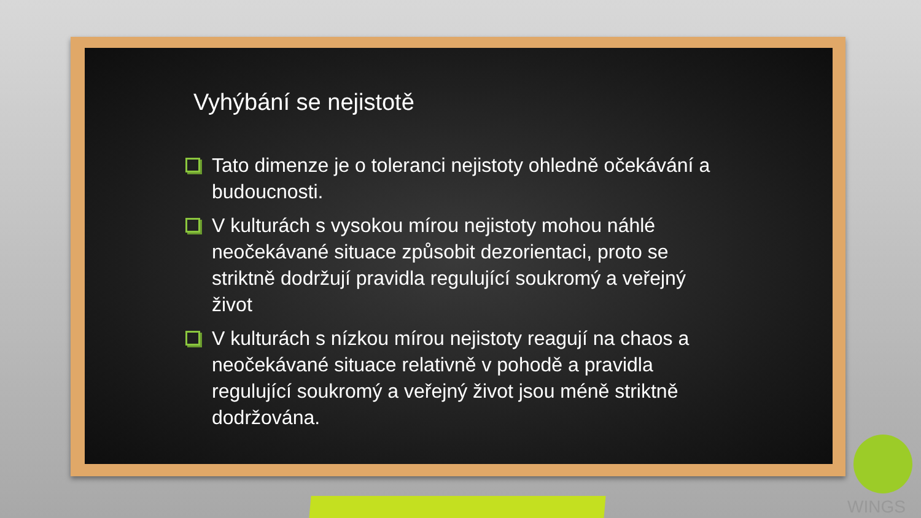Vyhýbání se nejistotě
Tato dimenze je o toleranci nejistoty ohledně očekávání a budoucnosti.
V kulturách s vysokou mírou nejistoty mohou náhlé neočekávané situace způsobit dezorientaci, proto se striktně dodržují pravidla regulující soukromý a veřejný život
V kulturách s nízkou mírou nejistoty reagují na chaos a neočekávané situace relativně v pohodě a pravidla regulující soukromý a veřejný život jsou méně striktně dodržována.
WINGS